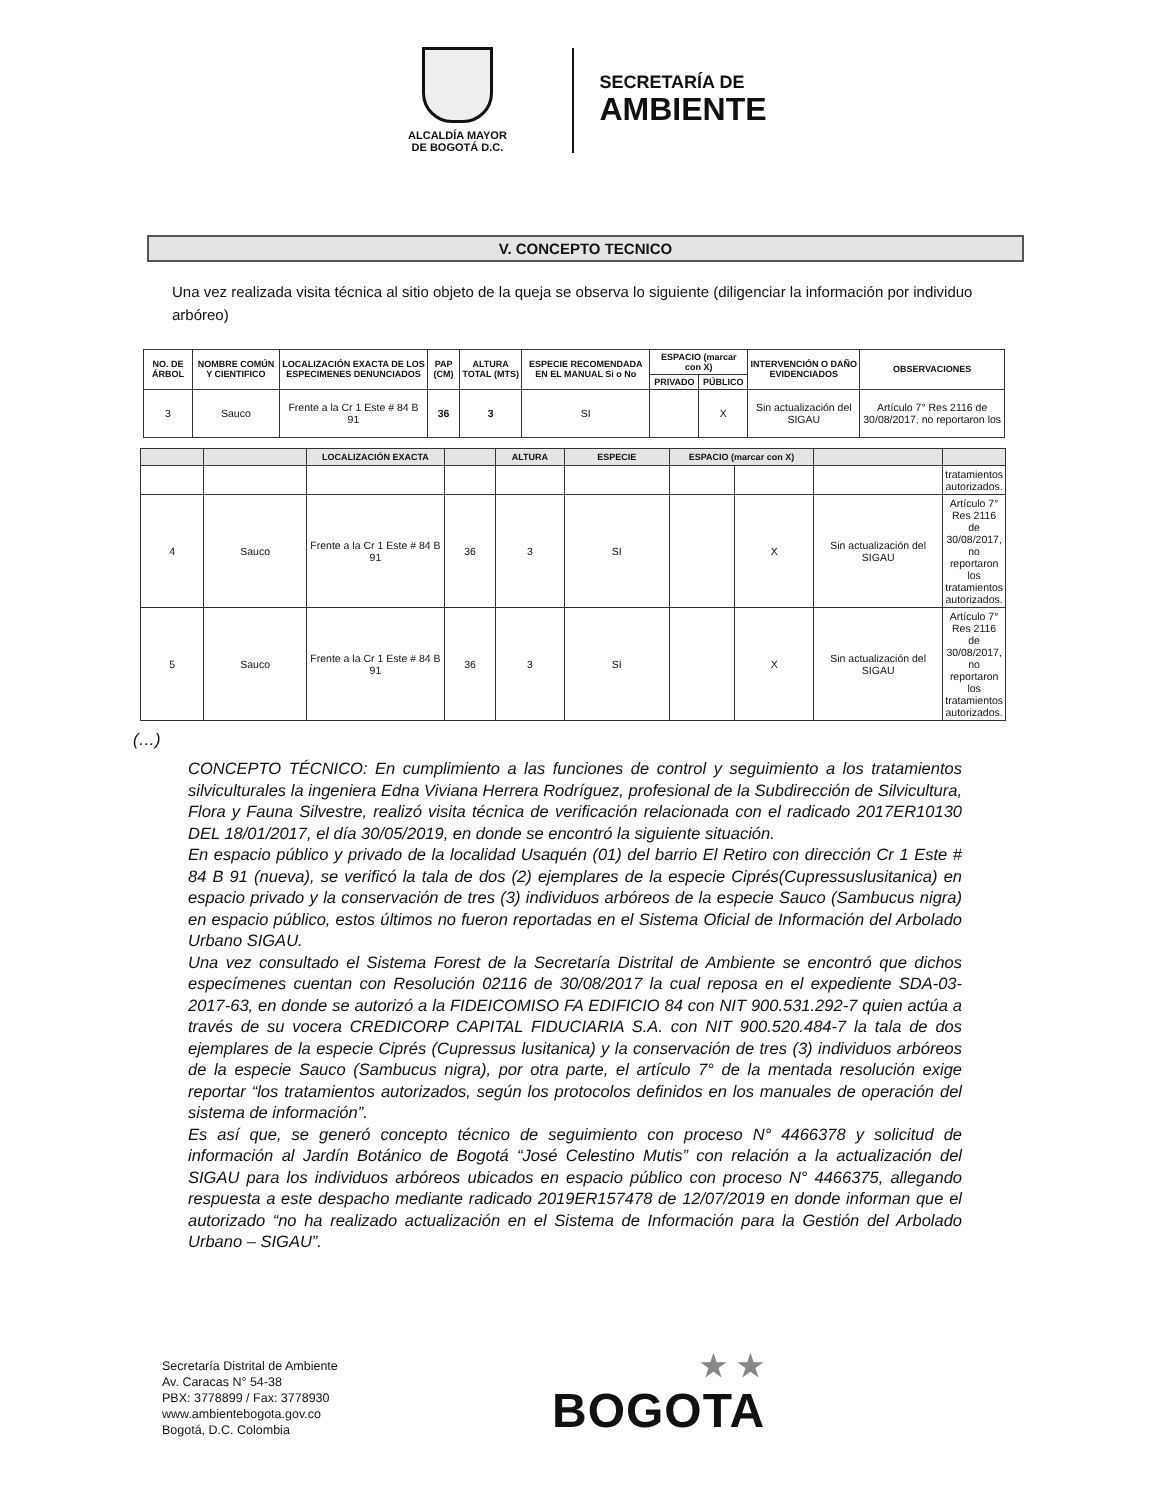ALCALDÍA MAYOR
DE BOGOTÁ D.C.
SECRETARÍA DE
AMBIENTE
V. CONCEPTO TECNICO
Una vez realizada visita técnica al sitio objeto de la queja se observa lo siguiente (diligenciar la información por individuo arbóreo)
| NO. DE ÁRBOL | NOMBRE COMÚN Y CIENTIFICO | LOCALIZACIÓN EXACTA DE LOS ESPECIMENES DENUNCIADOS | PAP (CM) | ALTURA TOTAL (MTS) | ESPECIE RECOMENDADA EN EL MANUAL Si o No | ESPACIO (marcar con X) | | INTERVENCIÓN O DAÑO EVIDENCIADOS | OBSERVACIONES |
| --- | --- | --- | --- | --- | --- | --- | --- | --- | --- |
| | | | | | | PRIVADO | PÚBLICO | | |
| 3 | Sauco | Frente a la Cr 1 Este # 84 B 91 | 36 | 3 | SI | | X | Sin actualización del SIGAU | Artículo 7° Res 2116 de 30/08/2017, no reportaron los |
| | | LOCALIZACIÓN EXACTA | | ALTURA | ESPECIE | ESPACIO (marcar con X) | | | |
| --- | --- | --- | --- | --- | --- | --- | --- | --- | --- |
| | | | | | | | | | tratamientos autorizados. |
| 4 | Sauco | Frente a la Cr 1 Este # 84 B 91 | 36 | 3 | SI | | X | Sin actualización del SIGAU | Artículo 7° Res 2116 de 30/08/2017, no reportaron los tratamientos autorizados. |
| 5 | Sauco | Frente a la Cr 1 Este # 84 B 91 | 36 | 3 | SI | | X | Sin actualización del SIGAU | Artículo 7° Res 2116 de 30/08/2017, no reportaron los tratamientos autorizados. |
(…)
CONCEPTO TÉCNICO: En cumplimiento a las funciones de control y seguimiento a los tratamientos silviculturales la ingeniera Edna Viviana Herrera Rodríguez, profesional de la Subdirección de Silvicultura, Flora y Fauna Silvestre, realizó visita técnica de verificación relacionada con el radicado 2017ER10130 DEL 18/01/2017, el día 30/05/2019, en donde se encontró la siguiente situación.
En espacio público y privado de la localidad Usaquén (01) del barrio El Retiro con dirección Cr 1 Este # 84 B 91 (nueva), se verificó la tala de dos (2) ejemplares de la especie Ciprés(Cupressuslusitanica) en espacio privado y la conservación de tres (3) individuos arbóreos de la especie Sauco (Sambucus nigra) en espacio público, estos últimos no fueron reportadas en el Sistema Oficial de Información del Arbolado Urbano SIGAU.
Una vez consultado el Sistema Forest de la Secretaría Distrital de Ambiente se encontró que dichos especímenes cuentan con Resolución 02116 de 30/08/2017 la cual reposa en el expediente SDA-03-2017-63, en donde se autorizó a la FIDEICOMISO FA EDIFICIO 84 con NIT 900.531.292-7 quien actúa a través de su vocera CREDICORP CAPITAL FIDUCIARIA S.A. con NIT 900.520.484-7 la tala de dos ejemplares de la especie Ciprés (Cupressus lusitanica) y la conservación de tres (3) individuos arbóreos de la especie Sauco (Sambucus nigra), por otra parte, el artículo 7° de la mentada resolución exige reportar “los tratamientos autorizados, según los protocolos definidos en los manuales de operación del sistema de información”.
Es así que, se generó concepto técnico de seguimiento con proceso N° 4466378 y solicitud de información al Jardín Botánico de Bogotá “José Celestino Mutis” con relación a la actualización del SIGAU para los individuos arbóreos ubicados en espacio público con proceso N° 4466375, allegando respuesta a este despacho mediante radicado 2019ER157478 de 12/07/2019 en donde informan que el autorizado “no ha realizado actualización en el Sistema de Información para la Gestión del Arbolado Urbano – SIGAU”.
Secretaría Distrital de Ambiente
Av. Caracas N° 54-38
PBX: 3778899 / Fax: 3778930
www.ambientebogota.gov.co
Bogotá, D.C. Colombia
★ ★
BOGOTA